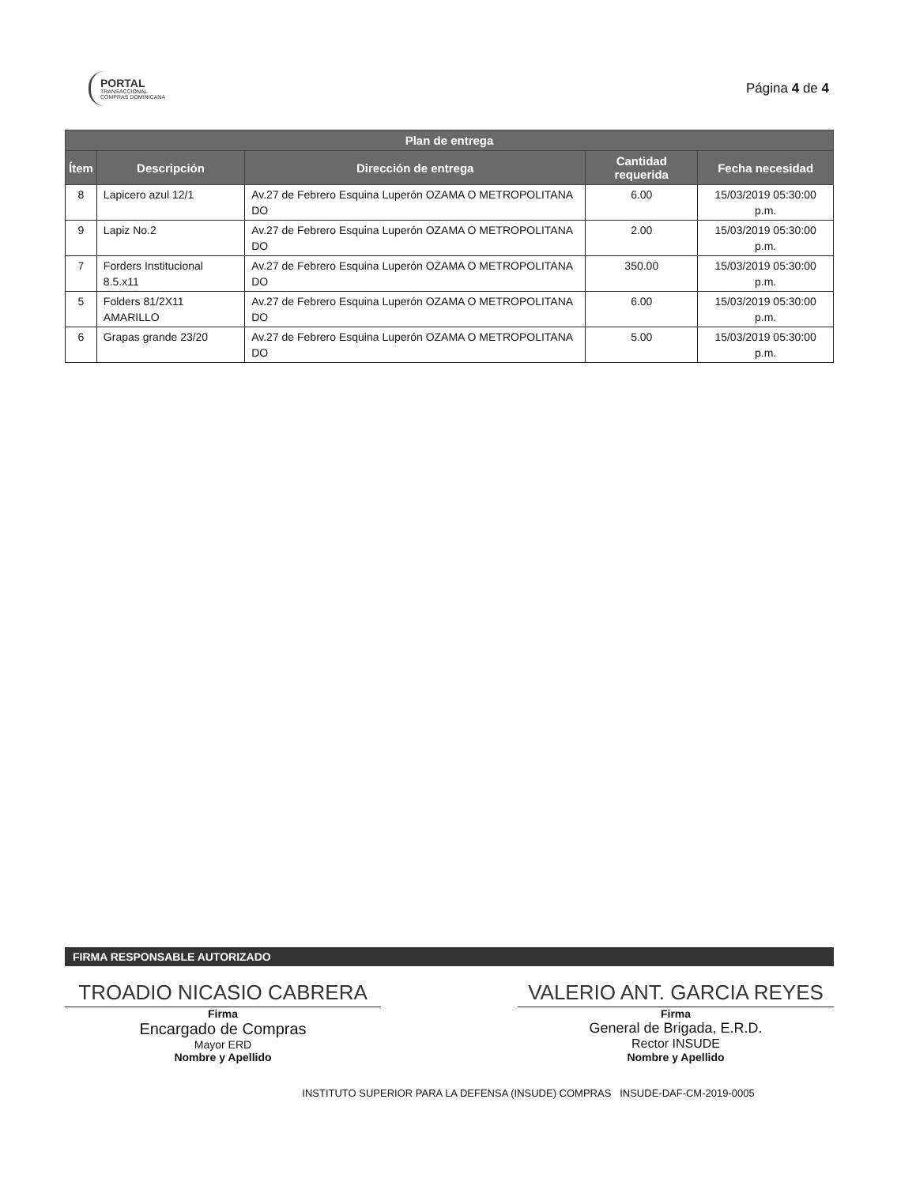PORTAL
TRANSACCIONAL
COMPRAS DOMINICANA
Página 4 de 4
| Plan de entrega | | | | |
| --- | --- | --- | --- | --- |
| Ítem | Descripción | Dirección de entrega | Cantidad requerida | Fecha necesidad |
| 8 | Lapicero azul 12/1 | Av.27 de Febrero Esquina Luperón OZAMA O METROPOLITANA DO | 6.00 | 15/03/2019 05:30:00 p.m. |
| 9 | Lapiz No.2 | Av.27 de Febrero Esquina Luperón OZAMA O METROPOLITANA DO | 2.00 | 15/03/2019 05:30:00 p.m. |
| 7 | Forders Institucional 8.5.x11 | Av.27 de Febrero Esquina Luperón OZAMA O METROPOLITANA DO | 350.00 | 15/03/2019 05:30:00 p.m. |
| 5 | Folders 81/2X11 AMARILLO | Av.27 de Febrero Esquina Luperón OZAMA O METROPOLITANA DO | 6.00 | 15/03/2019 05:30:00 p.m. |
| 6 | Grapas grande 23/20 | Av.27 de Febrero Esquina Luperón OZAMA O METROPOLITANA DO | 5.00 | 15/03/2019 05:30:00 p.m. |
FIRMA RESPONSABLE AUTORIZADO
TROADIO NICASIO CABRERA
Firma
Encargado de Compras
Mayor ERD
Nombre y Apellido
VALERIO ANT. GARCIA REYES
Firma
General de Brigada, E.R.D.
Rector INSUDE
Nombre y Apellido
INSTITUTO SUPERIOR PARA LA DEFENSA (INSUDE) COMPRAS INSUDE-DAF-CM-2019-0005